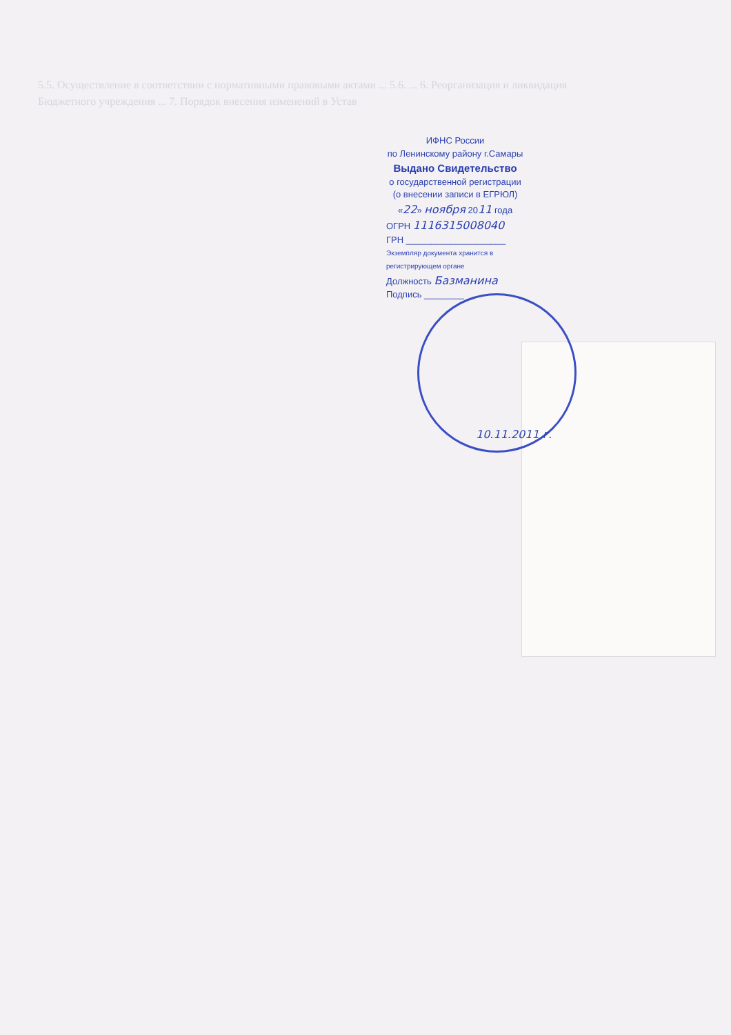5.5. Осуществление в соответствии с нормативными правовыми актами ... 5.6. ... 6. Реорганизация и ликвидация Бюджетного учреждения ... 7. Порядок внесения изменений в Устав
ИФНС России
по Ленинскому району г.Самары
Выдано Свидетельство
о государственной регистрации
(о внесении записи в ЕГРЮЛ)
«22» ноября 2011 года
ОГРН 1116315008040
ГРН ____________________
Экземпляр документа хранится в регистрирующем органе
Должность Базманина
Подпись ________
10.11.2011 г.